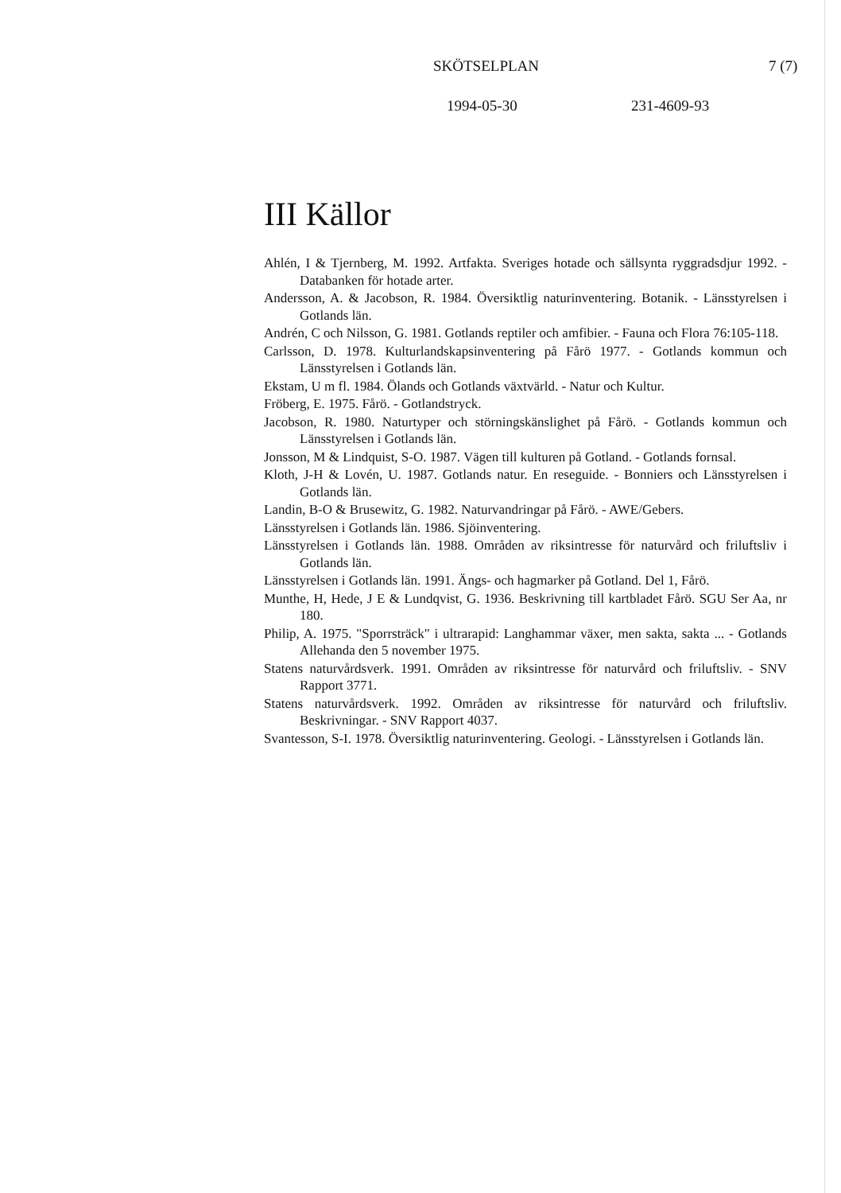SKÖTSELPLAN 7 (7)
1994-05-30 231-4609-93
III Källor
Ahlén, I & Tjernberg, M. 1992. Artfakta. Sveriges hotade och sällsynta ryggradsdjur 1992. - Databanken för hotade arter.
Andersson, A. & Jacobson, R. 1984. Översiktlig naturinventering. Botanik. - Länsstyrelsen i Gotlands län.
Andrén, C och Nilsson, G. 1981. Gotlands reptiler och amfibier. - Fauna och Flora 76:105-118.
Carlsson, D. 1978. Kulturlandskapsinventering på Fårö 1977. - Gotlands kommun och Länsstyrelsen i Gotlands län.
Ekstam, U m fl. 1984. Ölands och Gotlands växtvärld. - Natur och Kultur.
Fröberg, E. 1975. Fårö. - Gotlandstryck.
Jacobson, R. 1980. Naturtyper och störningskänslighet på Fårö. - Gotlands kommun och Länsstyrelsen i Gotlands län.
Jonsson, M & Lindquist, S-O. 1987. Vägen till kulturen på Gotland. - Gotlands fornsal.
Kloth, J-H & Lovén, U. 1987. Gotlands natur. En reseguide. - Bonniers och Länsstyrelsen i Gotlands län.
Landin, B-O & Brusewitz, G. 1982. Naturvandringar på Fårö. - AWE/Gebers.
Länsstyrelsen i Gotlands län. 1986. Sjöinventering.
Länsstyrelsen i Gotlands län. 1988. Områden av riksintresse för naturvård och friluftsliv i Gotlands län.
Länsstyrelsen i Gotlands län. 1991. Ängs- och hagmarker på Gotland. Del 1, Fårö.
Munthe, H, Hede, J E & Lundqvist, G. 1936. Beskrivning till kartbladet Fårö. SGU Ser Aa, nr 180.
Philip, A. 1975. "Sporrsträck" i ultrarapid: Langhammar växer, men sakta, sakta ... - Gotlands Allehanda den 5 november 1975.
Statens naturvårdsverk. 1991. Områden av riksintresse för naturvård och friluftsliv. - SNV Rapport 3771.
Statens naturvårdsverk. 1992. Områden av riksintresse för naturvård och friluftsliv. Beskrivningar. - SNV Rapport 4037.
Svantesson, S-I. 1978. Översiktlig naturinventering. Geologi. - Länsstyrelsen i Gotlands län.